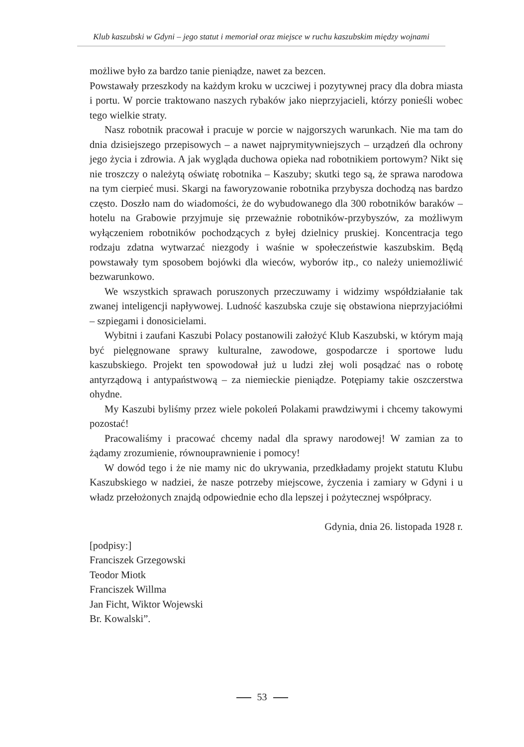Klub kaszubski w Gdyni – jego statut i memoriał oraz miejsce w ruchu kaszubskim między wojnami
możliwe było za bardzo tanie pieniądze, nawet za bezcen.
Powstawały przeszkody na każdym kroku w uczciwej i pozytywnej pracy dla dobra miasta i portu. W porcie traktowano naszych rybaków jako nieprzyjacieli, którzy ponieśli wobec tego wielkie straty.
Nasz robotnik pracował i pracuje w porcie w najgorszych warunkach. Nie ma tam do dnia dzisiejszego przepisowych – a nawet najprymitywniejszych – urządzeń dla ochrony jego życia i zdrowia. A jak wygląda duchowa opieka nad robotnikiem portowym? Nikt się nie troszczy o należytą oświatę robotnika – Kaszuby; skutki tego są, że sprawa narodowa na tym cierpieć musi. Skargi na faworyzowanie robotnika przybysza dochodzą nas bardzo często. Doszło nam do wiadomości, że do wybudowanego dla 300 robotników baraków – hotelu na Grabowie przyjmuje się przeważnie robotników-przybyszów, za możliwym wyłączeniem robotników pochodzących z byłej dzielnicy pruskiej. Koncentracja tego rodzaju zdatna wytwarzać niezgody i waśnie w społeczeństwie kaszubskim. Będą powstawały tym sposobem bojówki dla wieców, wyborów itp., co należy uniemożliwić bezwarunkowo.
We wszystkich sprawach poruszonych przeczuwamy i widzimy współdziałanie tak zwanej inteligencji napływowej. Ludność kaszubska czuje się obstawiona nieprzyjaciółmi – szpiegami i donosicielami.
Wybitni i zaufani Kaszubi Polacy postanowili założyć Klub Kaszubski, w którym mają być pielęgnowane sprawy kulturalne, zawodowe, gospodarcze i sportowe ludu kaszubskiego. Projekt ten spowodował już u ludzi złej woli posądzać nas o robotę antyrządową i antypaństwową – za niemieckie pieniądze. Potępiamy takie oszczerstwa ohydne.
My Kaszubi byliśmy przez wiele pokoleń Polakami prawdziwymi i chcemy takowymi pozostać!
Pracowaliśmy i pracować chcemy nadal dla sprawy narodowej! W zamian za to żądamy zrozumienie, równouprawnienie i pomocy!
W dowód tego i że nie mamy nic do ukrywania, przedkładamy projekt statutu Klubu Kaszubskiego w nadziei, że nasze potrzeby miejscowe, życzenia i zamiary w Gdyni i u władz przełożonych znajdą odpowiednie echo dla lepszej i pożytecznej współpracy.
Gdynia, dnia 26. listopada 1928 r.
[podpisy:]
Franciszek Grzegowski
Teodor Miotk
Franciszek Willma
Jan Ficht, Wiktor Wojewski
Br. Kowalski”.
53